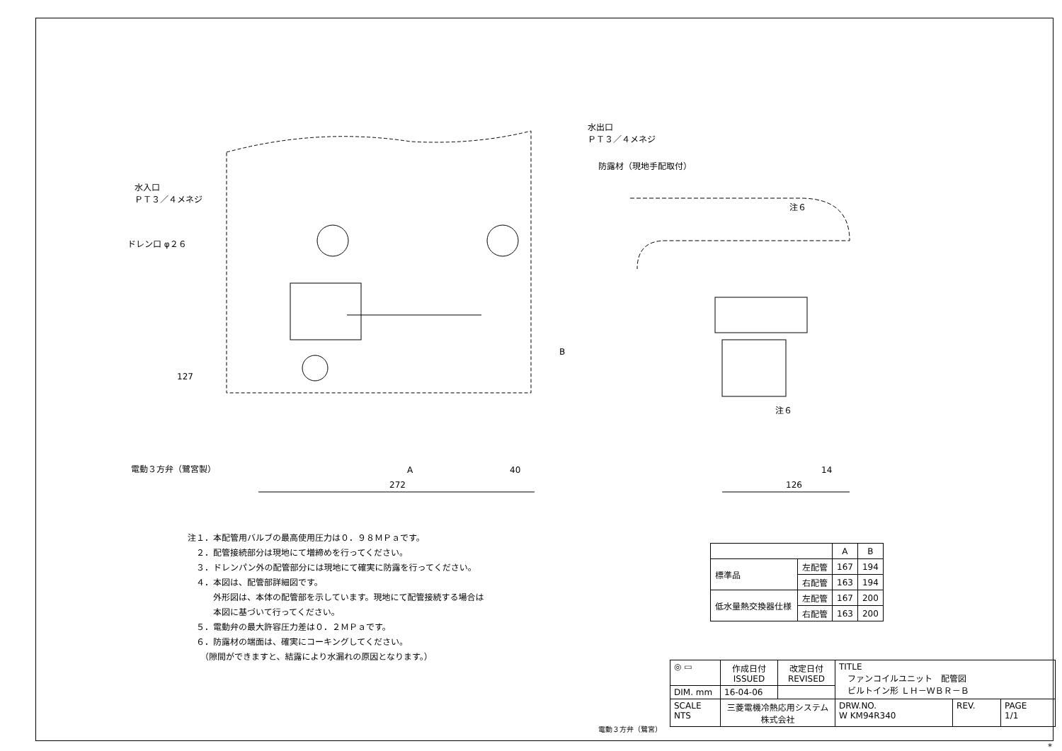水出口
ＰＴ３／４メネジ
防露材（現地手配取付）
水入口
ＰＴ３／４メネジ
注６
ドレン口 φ２６
B
127
注６
電動３方弁（鷺宮製） A 40 14
272 126
注１．本配管用バルブの最高使用圧力は０．９８ＭＰａです。
　２．配管接続部分は現地にて増締めを行ってください。
　３．ドレンパン外の配管部分には現地にて確実に防露を行ってください。
　４．本図は、配管部詳細図です。
　　　外形図は、本体の配管部を示しています。現地にて配管接続する場合は
　　　本図に基づいて行ってください。
　５．電動弁の最大許容圧力差は０．２ＭＰａです。
　６．防露材の端面は、確実にコーキングしてください。
　　（隙間ができますと、結露により水漏れの原因となります。）
| | | A | B |
| --- | --- | --- | --- |
| 標準品 | 左配管 | 167 | 194 |
| | 右配管 | 163 | 194 |
| 低水量熱交換器仕様 | 左配管 | 167 | 200 |
| | 右配管 | 163 | 200 |
電動３方弁（鷺宮）
| ◎ ▭ | 作成日付 ISSUED | 改定日付 REVISED | TITLE ファンコイルユニット 配管図 ビルトイン形 ＬＨ－ＷＢＲ－Ｂ | | |
| DIM. mm | 16-04-06 | | | | |
| SCALE NTS | 三菱電機冷熱応用システム株式会社 | | DRW.NO. W KM94R340 | REV. | PAGE 1/1 |
*